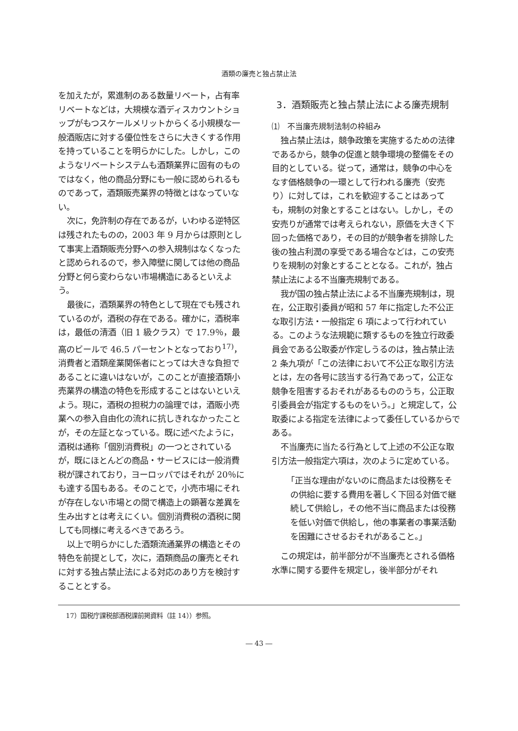酒類の廉売と独占禁止法
を加えたが，累進制のある数量リベート，占有率リベートなどは，大規模な酒ディスカウントショップがもつスケールメリットからくる小規模な一般酒販店に対する優位性をさらに大きくする作用を持っていることを明らかにした。しかし，このようなリベートシステムも酒類業界に固有のものではなく，他の商品分野にも一般に認められるものであって，酒類販売業界の特徴とはなっていない。
次に，免許制の存在であるが，いわゆる逆特区は残されたものの，2003 年 9 月からは原則として事実上酒類販売分野への参入規制はなくなったと認められるので，参入障壁に関しては他の商品分野と何ら変わらない市場構造にあるといえよう。
最後に，酒類業界の特色として現在でも残されているのが，酒税の存在である。確かに，酒税率は，最低の清酒（旧 1 級クラス）で 17.9％，最高のビールで 46.5 パーセントとなっており<sup>17)</sup>，消費者と酒類産業関係者にとっては大きな負担であることに違いはないが，このことが直接酒類小売業界の構造の特色を形成することはないといえよう。現に，酒税の担税力の論理では，酒販小売業への参入自由化の流れに抗しきれなかったことが，その左証となっている。既に述べたように，酒税は通称「個別消費税」の一つとされているが，既にほとんどの商品・サービスには一般消費税が課されており，ヨーロッパではそれが 20％にも達する国もある。そのことで，小売市場にそれが存在しない市場との間で構造上の顕著な差異を生み出すとは考えにくい。個別消費税の酒税に関しても同様に考えるべきであろう。
以上で明らかにした酒類流通業界の構造とその特色を前提として，次に，酒類商品の廉売とそれに対する独占禁止法による対応のあり方を検討することとする。
3．酒類販売と独占禁止法による廉売規制
⑴　不当廉売規制法制の枠組み
独占禁止法は，競争政策を実施するための法律であるから，競争の促進と競争環境の整備をその目的としている。従って，通常は，競争の中心をなす価格競争の一環として行われる廉売（安売り）に対しては，これを歓迎することはあっても，規制の対象とすることはない。しかし，その安売りが通常では考えられない，原価を大きく下回った価格であり，その目的が競争者を排除した後の独占利潤の享受である場合などは，この安売りを規制の対象とすることとなる。これが，独占禁止法による不当廉売規制である。
我が国の独占禁止法による不当廉売規制は，現在，公正取引委員が昭和 57 年に指定した不公正な取引方法・一般指定 6 項によって行われている。このような法規範に類するものを独立行政委員会である公取委が作定しうるのは，独占禁止法 2 条九項が「この法律において不公正な取引方法とは，左の各号に該当する行為であって，公正な競争を阻害するおそれがあるもののうち，公正取引委員会が指定するものをいう。」と規定して，公取委による指定を法律によって委任しているからである。
不当廉売に当たる行為として上述の不公正な取引方法一般指定六項は，次のように定めている。
「正当な理由がないのに商品または役務をその供給に要する費用を著しく下回る対価で継続して供給し，その他不当に商品または役務を低い対価で供給し，他の事業者の事業活動を困難にさせるおそれがあること。」
この規定は，前半部分が不当廉売とされる価格水準に関する要件を規定し，後半部分がそれ
17）国税庁課税部酒税課前掲資料（註 14））参照。
― 43 ―